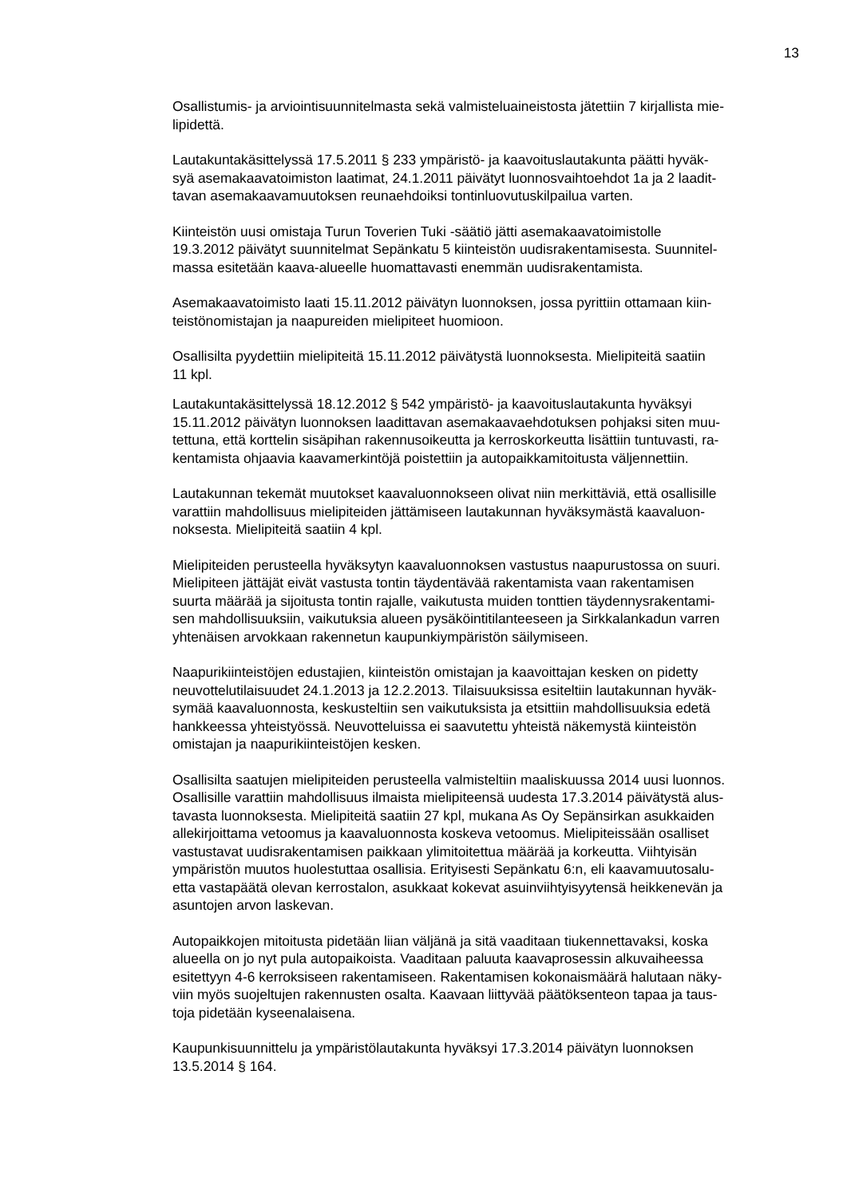13
Osallistumis- ja arviointisuunnitelmasta sekä valmisteluaineistosta jätettiin 7 kirjallista mie-
lipidettä.
Lautakuntakäsittelyssä 17.5.2011 § 233 ympäristö- ja kaavoituslautakunta päätti hyväk-
syä asemakaavatoimiston laatimat, 24.1.2011 päivätyt luonnosvaihtoehdot 1a ja 2 laadit-
tavan asemakaavamuutoksen reunaehdoiksi tontinluovutuskilpailua varten.
Kiinteistön uusi omistaja Turun Toverien Tuki -säätiö jätti asemakaavatoimistolle
19.3.2012 päivätyt suunnitelmat Sepänkatu 5 kiinteistön uudisrakentamisesta. Suunnitel-
massa esitetään kaava-alueelle huomattavasti enemmän uudisrakentamista.
Asemakaavatoimisto laati 15.11.2012 päivätyn luonnoksen, jossa pyrittiin ottamaan kiin-
teistönomistajan ja naapureiden mielipiteet huomioon.
Osallisilta pyydettiin mielipiteitä 15.11.2012 päivätystä luonnoksesta. Mielipiteitä saatiin
11 kpl.
Lautakuntakäsittelyssä 18.12.2012 § 542 ympäristö- ja kaavoituslautakunta hyväksyi
15.11.2012 päivätyn luonnoksen laadittavan asemakaavaehdotuksen pohjaksi siten muu-
tettuna, että korttelin sisäpihan rakennusoikeutta ja kerroskorkeutta lisättiin tuntuvasti, ra-
kentamista ohjaavia kaavamerkintöjä poistettiin ja autopaikkamitoitusta väljennettiin.
Lautakunnan tekemät muutokset kaavaluonnokseen olivat niin merkittäviä, että osallisille
varattiin mahdollisuus mielipiteiden jättämiseen lautakunnan hyväksymästä kaavaluon-
noksesta. Mielipiteitä saatiin 4 kpl.
Mielipiteiden perusteella hyväksytyn kaavaluonnoksen vastustus naapurustossa on suuri.
Mielipiteen jättäjät eivät vastusta tontin täydentävää rakentamista vaan rakentamisen
suurta määrää ja sijoitusta tontin rajalle, vaikutusta muiden tonttien täydennysrakentami-
sen mahdollisuuksiin, vaikutuksia alueen pysäköintitilanteeseen ja Sirkkalankadun varren
yhtenäisen arvokkaan rakennetun kaupunkiympäristön säilymiseen.
Naapurikiinteistöjen edustajien, kiinteistön omistajan ja kaavoittajan kesken on pidetty
neuvottelutilaisuudet 24.1.2013 ja 12.2.2013. Tilaisuuksissa esiteltiin lautakunnan hyväk-
symää kaavaluonnosta, keskusteltiin sen vaikutuksista ja etsittiin mahdollisuuksia edetä
hankkeessa yhteistyössä. Neuvotteluissa ei saavutettu yhteistä näkemystä kiinteistön
omistajan ja naapurikiinteistöjen kesken.
Osallisilta saatujen mielipiteiden perusteella valmisteltiin maaliskuussa 2014 uusi luonnos.
Osallisille varattiin mahdollisuus ilmaista mielipiteensä uudesta 17.3.2014 päivätystä alus-
tavasta luonnoksesta. Mielipiteitä saatiin 27 kpl, mukana As Oy Sepänsirkan asukkaiden
allekirjoittama vetoomus ja kaavaluonnosta koskeva vetoomus. Mielipiteissään osalliset
vastustavat uudisrakentamisen paikkaan ylimitoitettua määrää ja korkeutta. Viihtyisän
ympäristön muutos huolestuttaa osallisia. Erityisesti Sepänkatu 6:n, eli kaavamuutosalu-
etta vastapäätä olevan kerrostalon, asukkaat kokevat asuinviihtyisyytensä heikkenevän ja
asuntojen arvon laskevan.
Autopaikkojen mitoitusta pidetään liian väljänä ja sitä vaaditaan tiukennettavaksi, koska
alueella on jo nyt pula autopaikoista. Vaaditaan paluuta kaavaprosessin alkuvaiheessa
esitettyyn 4-6 kerroksiseen rakentamiseen. Rakentamisen kokonaismäärä halutaan näky-
viin myös suojeltujen rakennusten osalta. Kaavaan liittyvää päätöksenteon tapaa ja taus-
toja pidetään kyseenalaisena.
Kaupunkisuunnittelu ja ympäristölautakunta hyväksyi 17.3.2014 päivätyn luonnoksen
13.5.2014 § 164.